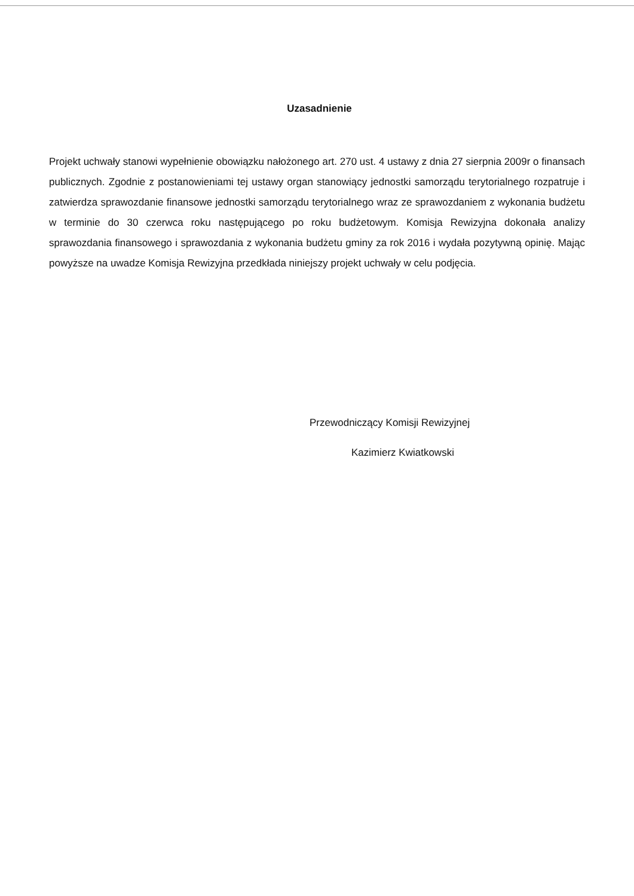Uzasadnienie
Projekt uchwały stanowi wypełnienie obowiązku nałożonego art. 270 ust. 4 ustawy z dnia 27 sierpnia 2009r o finansach publicznych. Zgodnie z postanowieniami tej ustawy organ stanowiący jednostki samorządu terytorialnego rozpatruje i zatwierdza sprawozdanie finansowe jednostki samorządu terytorialnego wraz ze sprawozdaniem z wykonania budżetu w terminie do 30 czerwca roku następującego po roku budżetowym. Komisja Rewizyjna dokonała analizy sprawozdania finansowego i sprawozdania z wykonania budżetu gminy za rok 2016 i wydała pozytywną opinię. Mając powyższe na uwadze Komisja Rewizyjna przedkłada niniejszy projekt uchwały w celu podjęcia.
Przewodniczący Komisji Rewizyjnej
Kazimierz Kwiatkowski